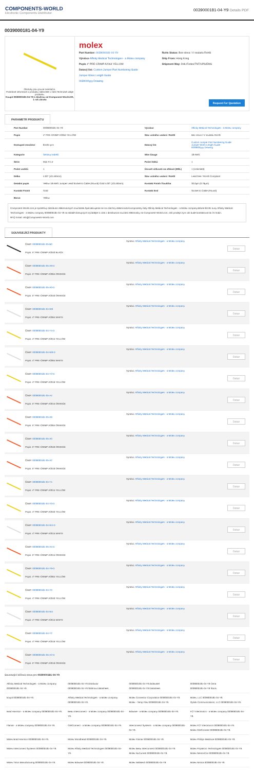COMPONENTS-WORLD
Electronic Components Distributor
0039000181-04-Y9 Details PDF
0039000181-04-Y9
Obrázky jsou pouze orientační.
Podrobné informace o produktu naleznete v části Technické údaje produktu.
Koupit 0039000181-04-Y9 s důvěrou od Component-World.HK, 1 rok záruka
molex
Part Number: 0039000181-04-Y9
Výrobce Affinity Medical Technologies - a Molex company
Popis 4" PRE-CRIMP A2064 YELLOW
Datový list: Custom Jumper Part Numbering Guide
Jumper Wires Length Guide
0039000yyy Drawing
RoHs Status: Bez olova / V souladu RoHS
Ship From: Hong Kong
Shipment Way: DHL/Fedex/TNT/UPS/EMS
Request For Quotation
PARAMETR PRODUKTU
| Part Number | 0039000181-04-Y9 | Výrobce | Affinity Medical Technologies - a Molex company |
| Popis | 4" PRE-CRIMP A2064 YELLOW | Stav volného vedení / RoHS | Bez olova / V souladu RoHS |
| Dostupné množství | 84191 pcs | Datový list | Custom Jumper Part Numbering Guide Jumper Wires Length Guide 0039000yyy Drawing |
| Kategorie | Sestavy kabelů | Wire Gauge | 18 AWG |
| Série | Mini-Fit Jr | Počet řádků | 1 |
| Počet vodičů | 1 | Úroveň citlivosti na vlhkost (MSL) | 1 (Unlimited) |
| Délka | 4.00" (101.60mm) | Stav volného vedení / RoHS | Lead free / RoHS Compliant |
| Detailní popis | Yellow 18 AWG Jumper Lead Socket to Cable (Round) Gold 4.00" (101.60mm) | Kontakt Finish Tloušťka | 30.0µin (0.76µm) |
| Kontakt Finish | Gold | Kontakt End | Socket to Cable (Round) |
| Barva | Yellow | | |
Component-World.com je spolehlivý distributor elektronických součástek.Specializujeme se na všechny elektronické komponenty řady Affinity Medical Technologies - a Molex company.Máme 84191 kusy Affinity Medical Technologies - a Molex company 0039000181-04-Y9 na skladě dostupných.Vyžádejte si citát z distributora součástí elektroniky na Component-World.com, náš prodejní tým vás bude kontaktovat do 24 hodin.
RFQ Email: info@Components-World.com
SOUVISEJÍCÍ PRODUKTY
Část#: 0039000181-05-B0
Popis: 5" PRE-CRIMP A2040 BLACK
Výrobci: Affinity Medical Technologies - a Molex company
Dotaz
Část#: 0039000181-05-A9-D
Popis: 5" PRE-CRIMP A2064 ORANGE
Výrobci: Affinity Medical Technologies - a Molex company
Dotaz
Část#: 0039000181-05-A0-D
Popis: 5" PRE-CRIMP A2040 ORANGE
Výrobci: Affinity Medical Technologies - a Molex company
Dotaz
Část#: 0039000181-04-W9
Popis: 4" PRE-CRIMP A2064 WHITE
Výrobci: Affinity Medical Technologies - a Molex company
Dotaz
Část#: 0039000181-04-Y4-D
Popis: 4" PRE-CRIMP A2015 YELLOW
Výrobci: Affinity Medical Technologies - a Molex company
Dotaz
Část#: 0039000181-04-W9-D
Popis: 4" PRE-CRIMP A2064 WHITE
Výrobci: Affinity Medical Technologies - a Molex company
Dotaz
Část#: 0039000181-04-Y2-D
Popis: 4" PRE-CRIMP A2016 YELLOW
Výrobci: Affinity Medical Technologies - a Molex company
Dotaz
Část#: 0039000181-05-A4
Popis: 5" PRE-CRIMP A2015 ORANGE
Výrobci: Affinity Medical Technologies - a Molex company
Dotaz
Část#: 0039000181-05-A9
Popis: 5" PRE-CRIMP A2064 ORANGE
Výrobci: Affinity Medical Technologies - a Molex company
Dotaz
Část#: 0039000181-05-A0
Popis: 5" PRE-CRIMP A2040 ORANGE
Výrobci: Affinity Medical Technologies - a Molex company
Dotaz
Část#: 0039000181-05-A2
Popis: 5" PRE-CRIMP A2016 ORANGE
Výrobci: Affinity Medical Technologies - a Molex company
Dotaz
Část#: 0039000181-04-Y4
Popis: 4" PRE-CRIMP A2015 YELLOW
Výrobci: Affinity Medical Technologies - a Molex company
Dotaz
Část#: 0039000181-04-Y0-D
Popis: 4" PRE-CRIMP A2040 YELLOW
Výrobci: Affinity Medical Technologies - a Molex company
Dotaz
Část#: 0039000181-04-W4-D
Popis: 4" PRE-CRIMP A2015 WHITE
Výrobci: Affinity Medical Technologies - a Molex company
Dotaz
Část#: 0039000181-05-A4-D
Popis: 5" PRE-CRIMP A2015 ORANGE
Výrobci: Affinity Medical Technologies - a Molex company
Dotaz
Část#: 0039000181-04-Y9-D
Popis: 4" PRE-CRIMP A2064 YELLOW
Výrobci: Affinity Medical Technologies - a Molex company
Dotaz
Část#: 0039000181-04-Y0
Popis: 4" PRE-CRIMP A2040 YELLOW
Výrobci: Affinity Medical Technologies - a Molex company
Dotaz
Část#: 0039000181-04-W4
Popis: 4" PRE-CRIMP A2015 WHITE
Výrobci: Affinity Medical Technologies - a Molex company
Dotaz
Část#: 0039000181-04-Y2
Popis: 4" PRE-CRIMP A2016 YELLOW
Výrobci: Affinity Medical Technologies - a Molex company
Dotaz
Část#: 0039000181-05-A2-D
Popis: 5" PRE-CRIMP A2016 ORANGE
Výrobci: Affinity Medical Technologies - a Molex company
Dotaz
Související klíčová slova pro 0039000181-04-Y9
| Affinity Medical Technologies - a Molex company 0039000181-04-Y9. | 0039000181-04-Y9 distributor 0039000181-04-Y9 Stáhnout datasheet. | 0039000181-04-Y9 dodavatel 0039000181-04-Y9 Datasheet. | 0039000181-04-Y9 Cena 0039000181-04-Y9 Stock. |
| koupit 0039000181-04-Y9. | Affinity Medical Technologies - a Molex company 0039000181-04-Y9. | Molex Connector Corporation 0039000181-04-Y9. Molex - Temp Flex 0039000181-04-Y9. | Molex, LLC 0039000181-04-Y9. Oplink Communications, LLC 0039000181-04-Y9. |
| Brad Harrison - a Molex company 0039000181-04-Y9. | Beau Interconnect - a Molex company 0039000181-04-Y9. | Bittware - a Molex company 0039000181-04-Y9. | FCT Electronics - a Molex company 0039000181-04-Y9. |
| Flamar - a Molex company 0039000181-04-Y9. | GWConnect - a Molex company 0039000181-04-Y9. | Interconnect Systems - a Molex company 0039000181-04-Y9. | Molex FCT Electronics 0039000181-04-Y9. Molex GWConnect 0039000181-04-Y9. |
| Molex Brad Harrison 0039000181-04-Y9. | Molex Woodhead 0039000181-04-Y9. | Molex Flamar 0039000181-04-Y9. | Molex Phillips-Medisize 0039000181-04-Y9. |
| Molex Interconnect Systems 0039000181-04-Y9. | Molex Affinity Medical Technologies 0039000181-04-Y9. | Molex Beau Interconnect 0039000181-04-Y9. Molex NuCurrent 0039000181-04-Y9. | Molex PolyMicro Technologies 0039000181-04-Y9. Molex SensorCon 0039000181-04-Y9. |
| Molex Triton Manufacturing 0039000181-04-Y9. | Molex Bittware 0039000181-04-Y9. | Molex Nallatech 0039000181-04-Y9. | Molex Nistica 0039000181-04-Y9. |